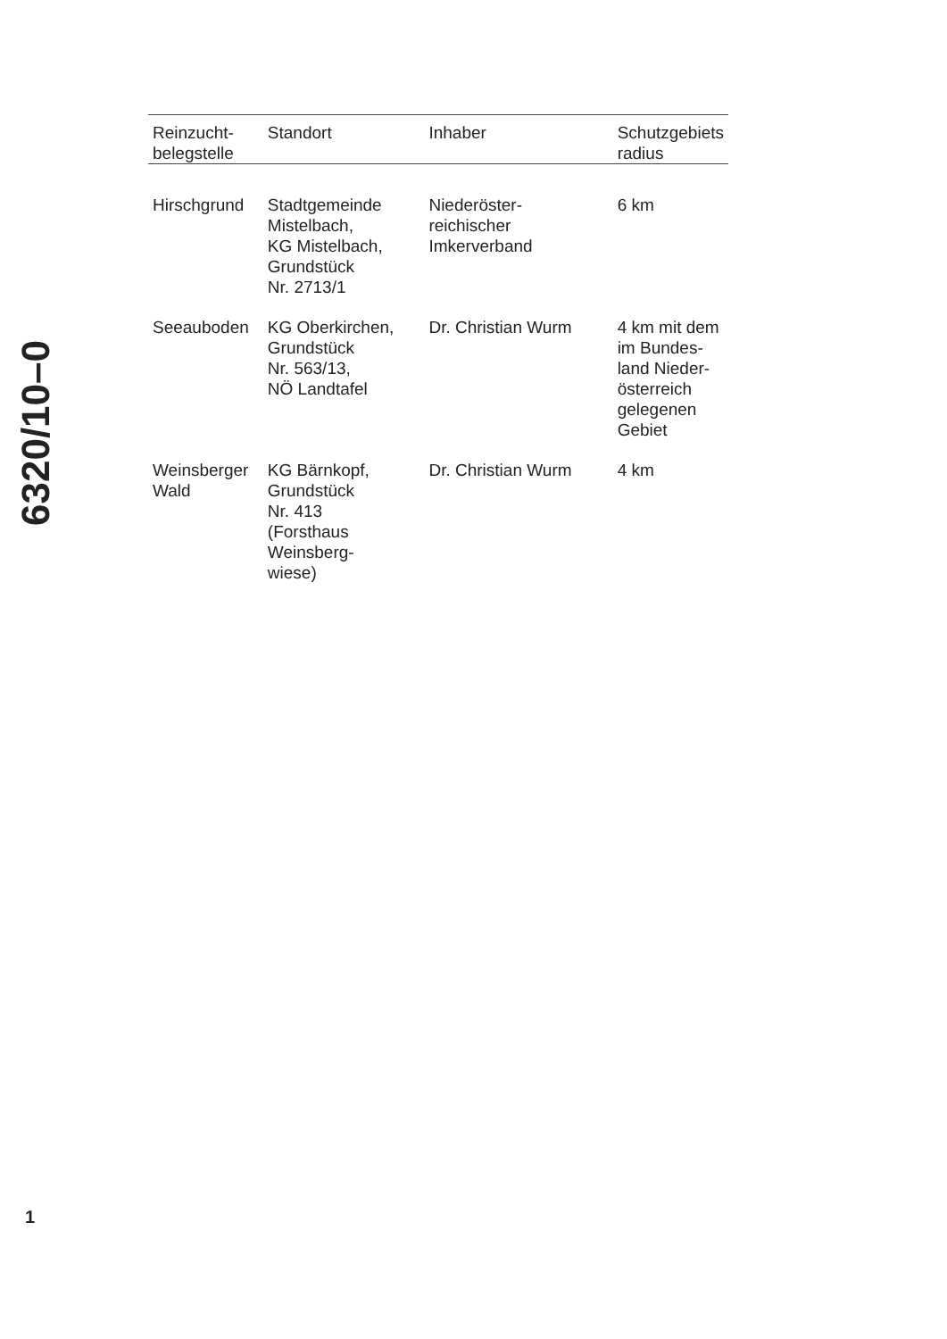6320/10–0
| Reinzucht- belegstelle | Standort | Inhaber | Schutzgebiets radius |
| --- | --- | --- | --- |
| Hirschgrund | Stadtgemeinde Mistelbach, KG Mistelbach, Grundstück Nr. 2713/1 | Niederöster- reichischer Imkerverband | 6 km |
| Seeauboden | KG Oberkirchen, Grundstück Nr. 563/13, NÖ Landtafel | Dr. Christian Wurm | 4 km mit dem im Bundes- land Nieder- österreich gelegenen Gebiet |
| Weinsberger Wald | KG Bärnkopf, Grundstück Nr. 413 (Forsthaus Weinsberg- wiese) | Dr. Christian Wurm | 4 km |
1